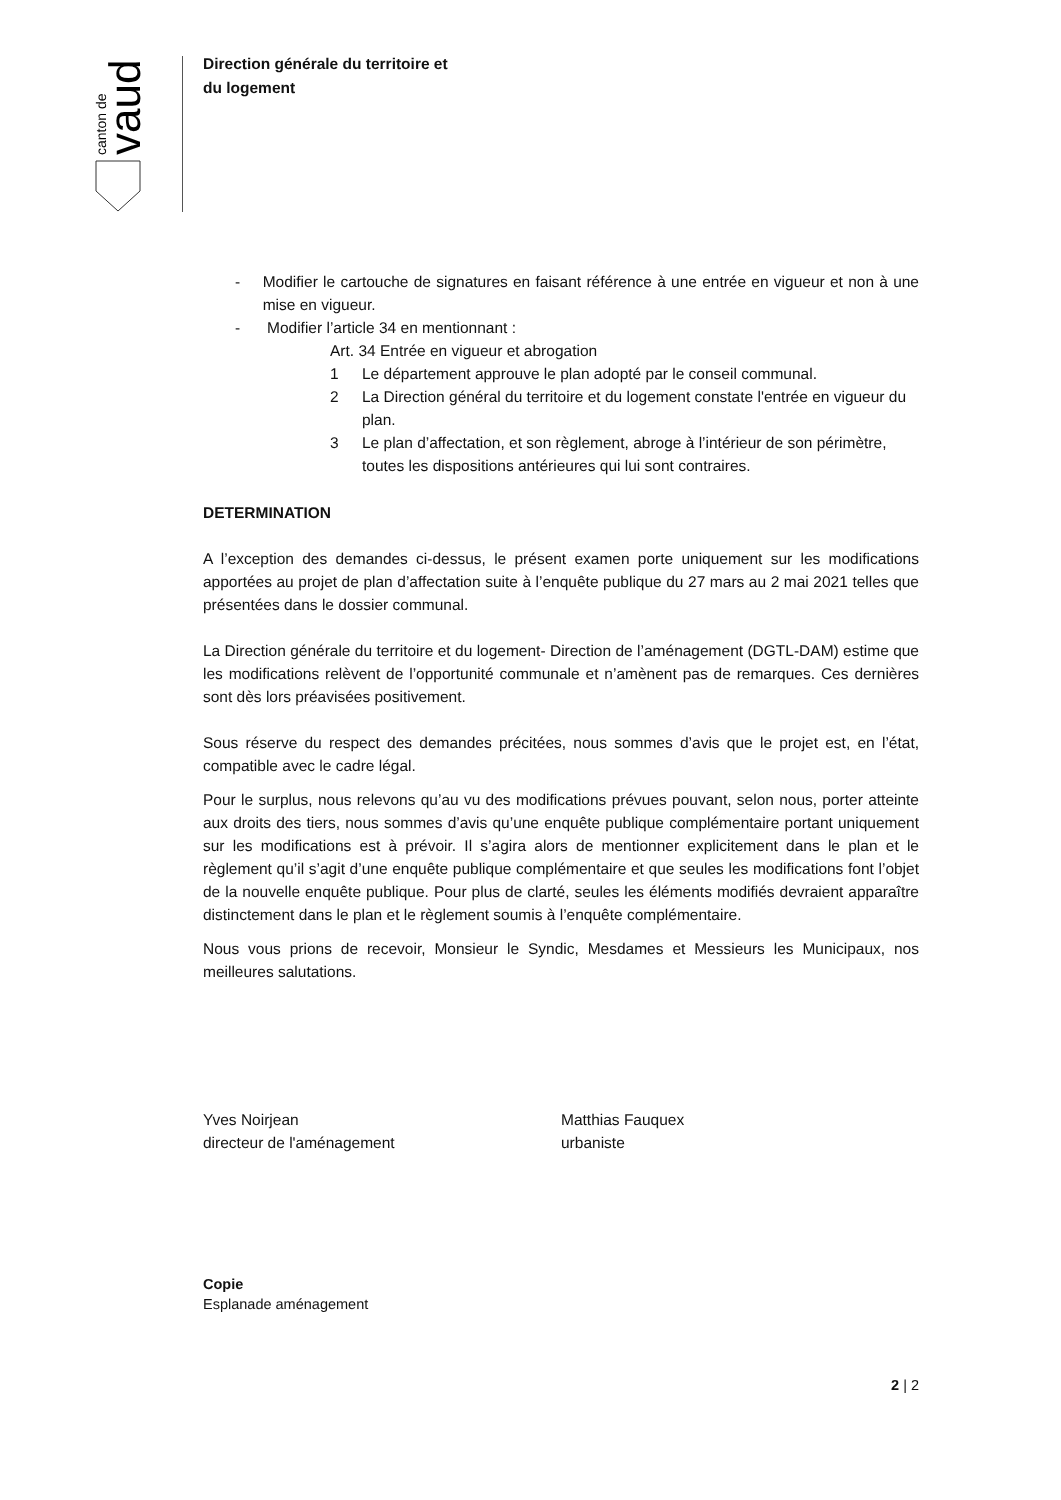vaud
canton de
Direction générale du territoire et
du logement
- Modifier le cartouche de signatures en faisant référence à une entrée en vigueur et non à une mise en vigueur.
- Modifier l’article 34 en mentionnant :
Art. 34 Entrée en vigueur et abrogation
1 Le département approuve le plan adopté par le conseil communal.
2 La Direction général du territoire et du logement constate l'entrée en vigueur du plan.
3 Le plan d’affectation, et son règlement, abroge à l’intérieur de son périmètre, toutes les dispositions antérieures qui lui sont contraires.
DETERMINATION
A l’exception des demandes ci-dessus, le présent examen porte uniquement sur les modifications apportées au projet de plan d’affectation suite à l’enquête publique du 27 mars au 2 mai 2021 telles que présentées dans le dossier communal.
La Direction générale du territoire et du logement- Direction de l’aménagement (DGTL-DAM) estime que les modifications relèvent de l’opportunité communale et n’amènent pas de remarques. Ces dernières sont dès lors préavisées positivement.
Sous réserve du respect des demandes précitées, nous sommes d’avis que le projet est, en l’état, compatible avec le cadre légal.
Pour le surplus, nous relevons qu’au vu des modifications prévues pouvant, selon nous, porter atteinte aux droits des tiers, nous sommes d’avis qu’une enquête publique complémentaire portant uniquement sur les modifications est à prévoir. Il s’agira alors de mentionner explicitement dans le plan et le règlement qu’il s’agit d’une enquête publique complémentaire et que seules les modifications font l’objet de la nouvelle enquête publique. Pour plus de clarté, seules les éléments modifiés devraient apparaître distinctement dans le plan et le règlement soumis à l’enquête complémentaire.
Nous vous prions de recevoir, Monsieur le Syndic, Mesdames et Messieurs les Municipaux, nos meilleures salutations.
Yves Noirjean
directeur de l'aménagement
Matthias Fauquex
urbaniste
Copie
Esplanade aménagement
2 | 2